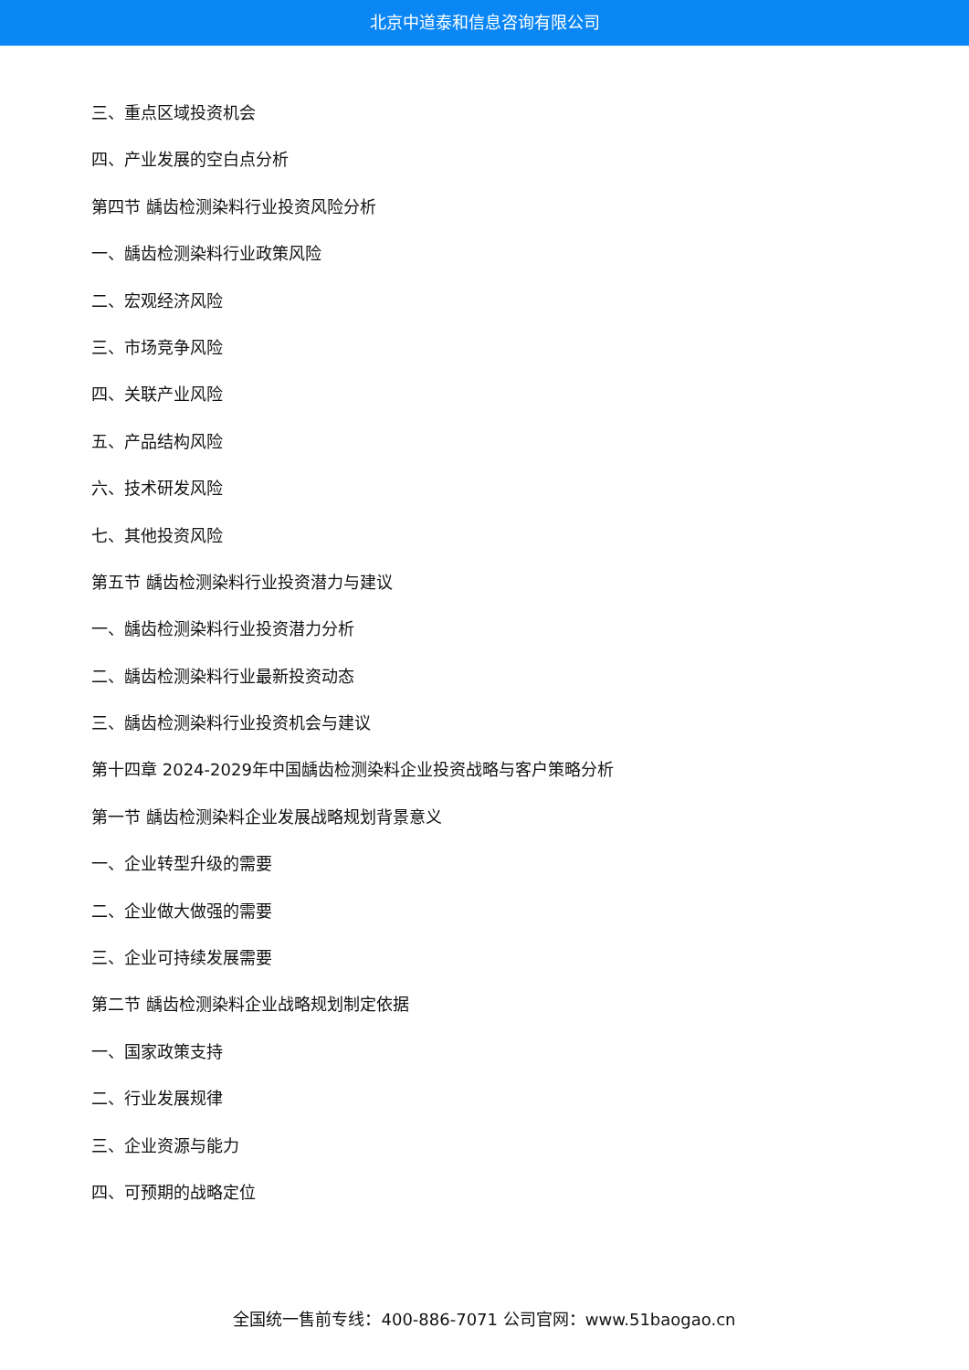北京中道泰和信息咨询有限公司
三、重点区域投资机会
四、产业发展的空白点分析
第四节 龋齿检测染料行业投资风险分析
一、龋齿检测染料行业政策风险
二、宏观经济风险
三、市场竞争风险
四、关联产业风险
五、产品结构风险
六、技术研发风险
七、其他投资风险
第五节 龋齿检测染料行业投资潜力与建议
一、龋齿检测染料行业投资潜力分析
二、龋齿检测染料行业最新投资动态
三、龋齿检测染料行业投资机会与建议
第十四章 2024-2029年中国龋齿检测染料企业投资战略与客户策略分析
第一节 龋齿检测染料企业发展战略规划背景意义
一、企业转型升级的需要
二、企业做大做强的需要
三、企业可持续发展需要
第二节 龋齿检测染料企业战略规划制定依据
一、国家政策支持
二、行业发展规律
三、企业资源与能力
四、可预期的战略定位
全国统一售前专线：400-886-7071 公司官网：www.51baogao.cn